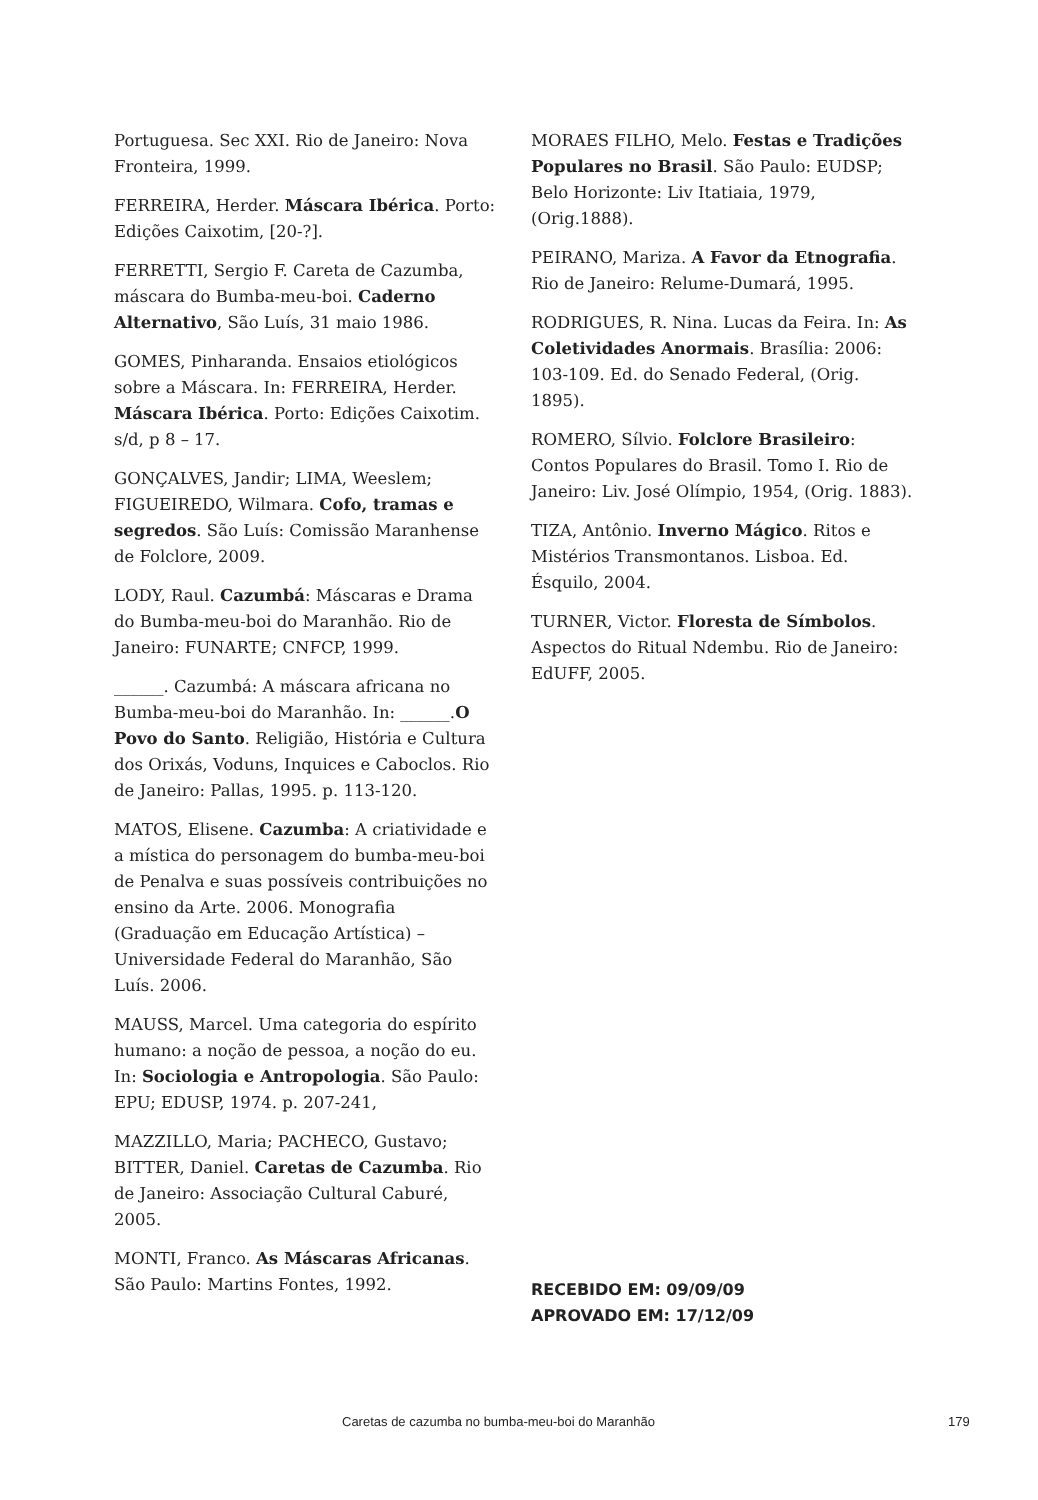Portuguesa. Sec XXI. Rio de Janeiro: Nova Fronteira, 1999.
FERREIRA, Herder. Máscara Ibérica. Porto: Edições Caixotim, [20-?].
FERRETTI, Sergio F. Careta de Cazumba, máscara do Bumba-meu-boi. Caderno Alternativo, São Luís, 31 maio 1986.
GOMES, Pinharanda. Ensaios etiológicos sobre a Máscara. In: FERREIRA, Herder. Máscara Ibérica. Porto: Edições Caixotim. s/d, p 8 – 17.
GONÇALVES, Jandir; LIMA, Weeslem; FIGUEIREDO, Wilmara. Cofo, tramas e segredos. São Luís: Comissão Maranhense de Folclore, 2009.
LODY, Raul. Cazumbá: Máscaras e Drama do Bumba-meu-boi do Maranhão. Rio de Janeiro: FUNARTE; CNFCP, 1999.
______. Cazumbá: A máscara africana no Bumba-meu-boi do Maranhão. In: ______.O Povo do Santo. Religião, História e Cultura dos Orixás, Voduns, Inquices e Caboclos. Rio de Janeiro: Pallas, 1995. p. 113-120.
MATOS, Elisene. Cazumba: A criatividade e a mística do personagem do bumba-meu-boi de Penalva e suas possíveis contribuições no ensino da Arte. 2006. Monografia (Graduação em Educação Artística) – Universidade Federal do Maranhão, São Luís. 2006.
MAUSS, Marcel. Uma categoria do espírito humano: a noção de pessoa, a noção do eu. In: Sociologia e Antropologia. São Paulo: EPU; EDUSP, 1974. p. 207-241,
MAZZILLO, Maria; PACHECO, Gustavo; BITTER, Daniel. Caretas de Cazumba. Rio de Janeiro: Associação Cultural Caburé, 2005.
MONTI, Franco. As Máscaras Africanas. São Paulo: Martins Fontes, 1992.
MORAES FILHO, Melo. Festas e Tradições Populares no Brasil. São Paulo: EUDSP; Belo Horizonte: Liv Itatiaia, 1979, (Orig.1888).
PEIRANO, Mariza. A Favor da Etnografia. Rio de Janeiro: Relume-Dumará, 1995.
RODRIGUES, R. Nina. Lucas da Feira. In: As Coletividades Anormais. Brasília: 2006: 103-109. Ed. do Senado Federal, (Orig. 1895).
ROMERO, Sílvio. Folclore Brasileiro: Contos Populares do Brasil. Tomo I. Rio de Janeiro: Liv. José Olímpio, 1954, (Orig. 1883).
TIZA, Antônio. Inverno Mágico. Ritos e Mistérios Transmontanos. Lisboa. Ed. Ésquilo, 2004.
TURNER, Victor. Floresta de Símbolos. Aspectos do Ritual Ndembu. Rio de Janeiro: EdUFF, 2005.
RECEBIDO EM: 09/09/09
APROVADO EM: 17/12/09
Caretas de cazumba no bumba-meu-boi do Maranhão 179